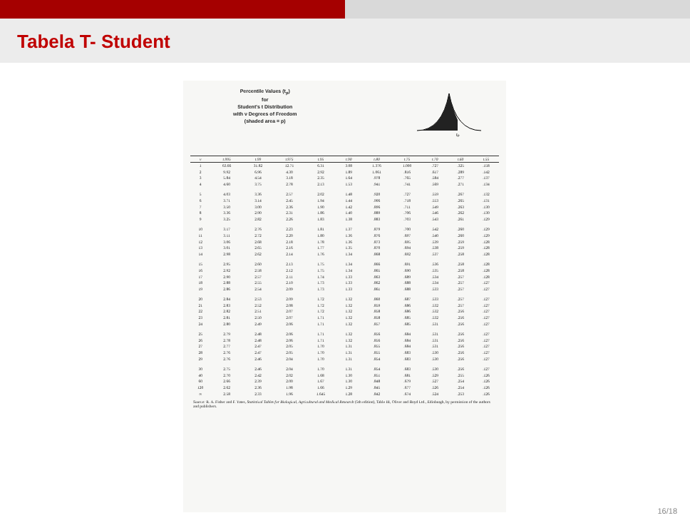Tabela T- Student
Percentile Values (t<sub>p</sub>)
for
Student's t Distribution
with ν Degrees of Freedom
(shaded area = p)
tp
| ν | t.995 | t.99 | t.975 | t.95 | t.90 | t.80 | t.75 | t.70 | t.60 | t.55 |
| --- | --- | --- | --- | --- | --- | --- | --- | --- | --- | --- |
| 1 | 63.66 | 31.82 | 12.71 | 6.31 | 3.08 | 1.376 | 1.000 | .727 | .325 | .158 |
| 2 | 9.92 | 6.96 | 4.30 | 2.92 | 1.89 | 1.061 | .816 | .617 | .289 | .142 |
| 3 | 5.84 | 4.54 | 3.18 | 2.35 | 1.64 | .978 | .765 | .584 | .277 | .137 |
| 4 | 4.60 | 3.75 | 2.78 | 2.13 | 1.53 | .941 | .741 | .569 | .271 | .134 |
| 5 | 4.03 | 3.36 | 2.57 | 2.02 | 1.48 | .920 | .727 | .559 | .267 | .132 |
| 6 | 3.71 | 3.14 | 2.45 | 1.94 | 1.44 | .906 | .718 | .553 | .265 | .131 |
| 7 | 3.50 | 3.00 | 2.36 | 1.90 | 1.42 | .896 | .711 | .549 | .263 | .130 |
| 8 | 3.36 | 2.90 | 2.31 | 1.86 | 1.40 | .889 | .706 | .546 | .262 | .130 |
| 9 | 3.25 | 2.82 | 2.26 | 1.83 | 1.38 | .883 | .703 | .543 | .261 | .129 |
| 10 | 3.17 | 2.76 | 2.23 | 1.81 | 1.37 | .879 | .700 | .542 | .260 | .129 |
| 11 | 3.11 | 2.72 | 2.20 | 1.80 | 1.36 | .876 | .697 | .540 | .260 | .129 |
| 12 | 3.06 | 2.68 | 2.18 | 1.78 | 1.36 | .873 | .695 | .539 | .259 | .128 |
| 13 | 3.01 | 2.65 | 2.16 | 1.77 | 1.35 | .870 | .694 | .538 | .259 | .128 |
| 14 | 2.98 | 2.62 | 2.14 | 1.76 | 1.34 | .868 | .692 | .537 | .258 | .128 |
| 15 | 2.95 | 2.60 | 2.13 | 1.75 | 1.34 | .866 | .691 | .536 | .258 | .128 |
| 16 | 2.92 | 2.58 | 2.12 | 1.75 | 1.34 | .865 | .690 | .535 | .258 | .128 |
| 17 | 2.90 | 2.57 | 2.11 | 1.74 | 1.33 | .863 | .689 | .534 | .257 | .128 |
| 18 | 2.88 | 2.55 | 2.10 | 1.73 | 1.33 | .862 | .688 | .534 | .257 | .127 |
| 19 | 2.86 | 2.54 | 2.09 | 1.73 | 1.33 | .861 | .688 | .533 | .257 | .127 |
| 20 | 2.84 | 2.53 | 2.09 | 1.72 | 1.32 | .860 | .687 | .533 | .257 | .127 |
| 21 | 2.83 | 2.52 | 2.08 | 1.72 | 1.32 | .859 | .686 | .532 | .257 | .127 |
| 22 | 2.82 | 2.51 | 2.07 | 1.72 | 1.32 | .858 | .686 | .532 | .256 | .127 |
| 23 | 2.81 | 2.50 | 2.07 | 1.71 | 1.32 | .858 | .685 | .532 | .256 | .127 |
| 24 | 2.80 | 2.49 | 2.06 | 1.71 | 1.32 | .857 | .685 | .531 | .256 | .127 |
| 25 | 2.79 | 2.48 | 2.06 | 1.71 | 1.32 | .856 | .684 | .531 | .256 | .127 |
| 26 | 2.78 | 2.48 | 2.06 | 1.71 | 1.32 | .856 | .684 | .531 | .256 | .127 |
| 27 | 2.77 | 2.47 | 2.05 | 1.70 | 1.31 | .855 | .684 | .531 | .256 | .127 |
| 28 | 2.76 | 2.47 | 2.05 | 1.70 | 1.31 | .855 | .683 | .530 | .256 | .127 |
| 29 | 2.76 | 2.46 | 2.04 | 1.70 | 1.31 | .854 | .683 | .530 | .256 | .127 |
| 30 | 2.75 | 2.46 | 2.04 | 1.70 | 1.31 | .854 | .683 | .530 | .256 | .127 |
| 40 | 2.70 | 2.42 | 2.02 | 1.68 | 1.30 | .851 | .681 | .529 | .255 | .126 |
| 60 | 2.66 | 2.39 | 2.00 | 1.67 | 1.30 | .848 | .679 | .527 | .254 | .126 |
| 120 | 2.62 | 2.36 | 1.98 | 1.66 | 1.29 | .845 | .677 | .526 | .254 | .126 |
| ∞ | 2.58 | 2.33 | 1.96 | 1.645 | 1.28 | .842 | .674 | .524 | .253 | .126 |
Source: R. A. Fisher and F. Yates, Statistical Tables for Biological, Agricultural and Medical Research (5th edition), Table III, Oliver and Boyd Ltd., Edinburgh, by permission of the authors and publishers.
16/18